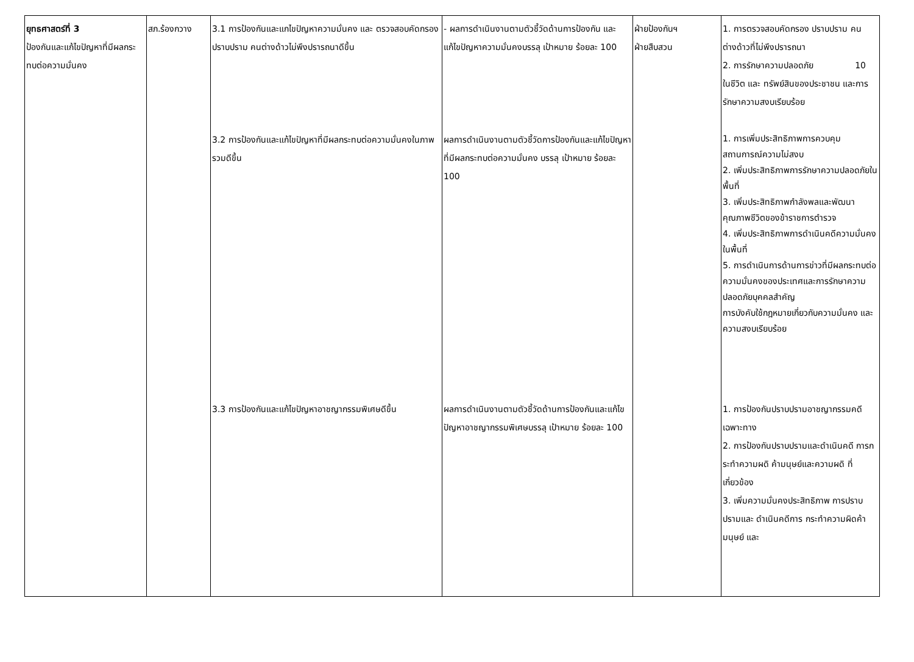| ยุทธศาสตร์ที่ 3 ป้องกันและแก้ไขปัญหาที่มีผลกระทบต่อความมั่นคง | สภ.ร้องกวาง | 3.1 การป้องกันและแกไขปัญหาความมั่นคง และ ตรวจสอบคัดกรอง ปราบปราม คนต่างด้าวไม่พึงปรารถนาดีขึ้น | - ผลการดำเนินงานตามตัวชี้วัดด้านการป้องกัน และแก้ไขปัญหาความมั่นคงบรรลุ เป้าหมาย ร้อยละ 100 | ฝ่ายป้องกันฯ ฝ่ายสืบสวน | 1. การตรวจสอบคัดกรอง ปราบปราม คนต่างด้าวที่ไม่พึงปรารถนา 2. การรักษาความปลอดภัย 10 ในชีวิต และ ทรัพย์สินของประชาชน และการรักษาความสงบเรียบร้อย |
| | | 3.2 การป้องกันและแก้ไขปัญหาที่มีผลกระทบต่อความมั่นคงในภาพรวมดีขึ้น | ผลการดำเนินงานตามตัวชี้วัดการป้องกันและแก้ไขปัญหาที่มีผลกระทบต่อความมั่นคง บรรลุ เป้าหมาย ร้อยละ 100 | | 1. การเพิ่มประสิทธิภาพการควบคุมสถานการณ์ความไม่สงบ 2. เพิ่มประสิทธิภาพการรักษาความปลอดภัยในพื้นที่ 3. เพิ่มประสิทธิภาพกำลังพลและพัฒนาคุณภาพชีวิตของข้าราชการตำรวจ 4. เพิ่มประสิทธิภาพการดำเนินคดีความมั่นคงในพื้นที่ 5. การดำเนินการด้านการข่าวที่มีผลกระทบต่อความมั่นคงของประเทศและการรักษาความปลอดภัยบุคคลสำคัญ การบังคับใช้กฎหมายเกี่ยวกับความมั่นคง และความสงบเรียบร้อย |
| | | 3.3 การป้องกันและแก้ไขปัญหาอาชญากรรมพิเศษดีขึ้น | ผลการดำเนินงานตามตัวชี้วัดด้านการป้องกันและแก้ไขปัญหาอาชญากรรมพิเศษบรรลุ เป้าหมาย ร้อยละ 100 | | 1. การป้องกันปราบปรามอาชญากรรมคดี เฉพาะทาง 2. การป้องกันปราบปรามและดำเนินคดี การกระทำความผดิ ค้ามนุษย์และความผดิ ที่เกี่ยวข้อง 3. เพิ่มความมั่นคงประสิทธิภาพ การปราบปรามและ ดำเนินคดีการ กระทำความผิดค้ามนุษย์ และ |